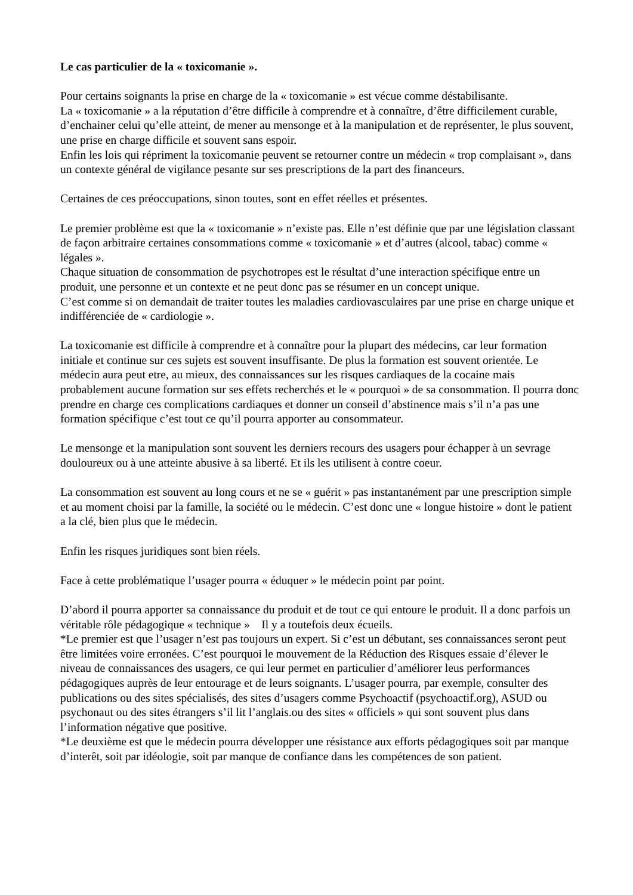Le cas particulier de la « toxicomanie ».
Pour certains soignants la prise en charge de la « toxicomanie » est vécue comme déstabilisante.
La « toxicomanie » a la réputation d’être difficile à comprendre et à connaître, d’être difficilement curable, d’enchainer celui qu’elle atteint, de mener au mensonge et à la manipulation et de représenter, le plus souvent, une prise en charge difficile et souvent sans espoir.
Enfin les lois qui répriment la toxicomanie peuvent se retourner contre un médecin « trop complaisant », dans un contexte général de vigilance pesante sur ses prescriptions de la part des financeurs.
Certaines de ces préoccupations, sinon toutes, sont en effet réelles et présentes.
Le premier problème est que la « toxicomanie » n’existe pas. Elle n’est définie que par une législation classant de façon arbitraire certaines consommations comme « toxicomanie » et d’autres (alcool, tabac) comme « légales ».
Chaque situation de consommation de psychotropes est le résultat d’une interaction spécifique entre un produit, une personne et un contexte et ne peut donc pas se résumer en un concept unique.
C’est comme si on demandait de traiter toutes les maladies cardiovasculaires par une prise en charge unique et indifférenciée de « cardiologie ».
La toxicomanie est difficile à comprendre et à connaître pour la plupart des médecins, car leur formation initiale et continue sur ces sujets est souvent insuffisante. De plus la formation est souvent orientée. Le médecin aura peut etre, au mieux, des connaissances sur les risques cardiaques de la cocaine mais probablement aucune formation sur ses effets recherchés et le « pourquoi » de sa consommation. Il pourra donc prendre en charge ces complications cardiaques et donner un conseil d’abstinence mais s’il n’a pas une formation spécifique c’est tout ce qu’il pourra apporter au consommateur.
Le mensonge et la manipulation sont souvent les derniers recours des usagers pour échapper à un sevrage douloureux ou à une atteinte abusive à sa liberté. Et ils les utilisent à contre coeur.
La consommation est souvent au long cours et ne se « guérit » pas instantanément par une prescription simple et au moment choisi par la famille, la société ou le médecin. C’est donc une « longue histoire » dont le patient a la clé, bien plus que le médecin.
Enfin les risques juridiques sont bien réels.
Face à cette problématique l’usager pourra « éduquer » le médecin point par point.
D’abord il pourra apporter sa connaissance du produit et de tout ce qui entoure le produit. Il a donc parfois un véritable rôle pédagogique « technique » Il y a toutefois deux écueils.
*Le premier est que l’usager n’est pas toujours un expert. Si c’est un débutant, ses connaissances seront peut être limitées voire erronées. C’est pourquoi le mouvement de la Réduction des Risques essaie d’élever le niveau de connaissances des usagers, ce qui leur permet en particulier d’améliorer leus performances pédagogiques auprès de leur entourage et de leurs soignants. L’usager pourra, par exemple, consulter des publications ou des sites spécialisés, des sites d’usagers comme Psychoactif (psychoactif.org), ASUD ou psychonaut ou des sites étrangers s’il lit l’anglais.ou des sites « officiels » qui sont souvent plus dans l’information négative que positive.
*Le deuxième est que le médecin pourra développer une résistance aux efforts pédagogiques soit par manque d’interêt, soit par idéologie, soit par manque de confiance dans les compétences de son patient.